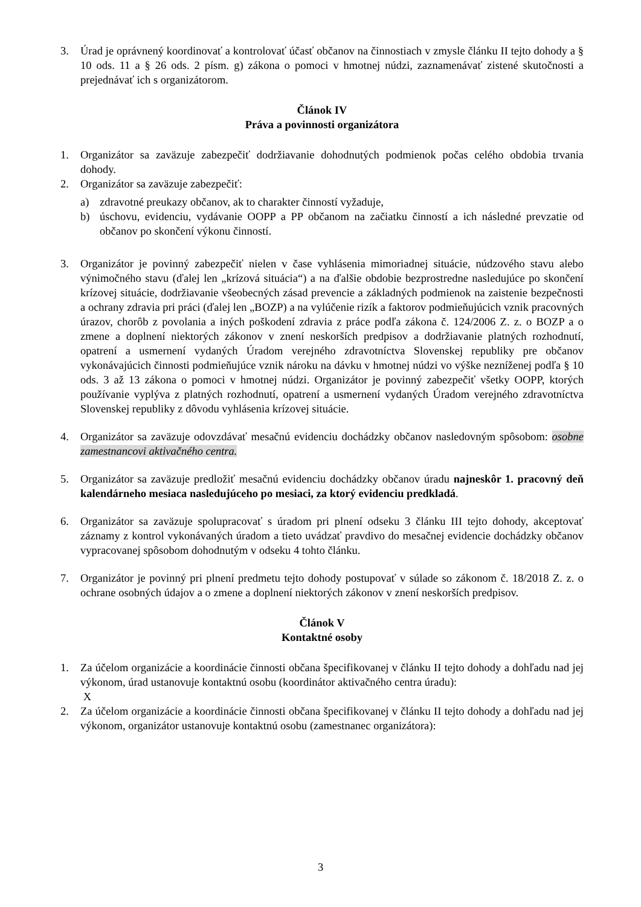3. Úrad je oprávnený koordinovať a kontrolovať účasť občanov na činnostiach v zmysle článku II tejto dohody a § 10 ods. 11 a § 26 ods. 2 písm. g) zákona o pomoci v hmotnej núdzi, zaznamenávať zistené skutočnosti a prejednávať ich s organizátorom.
Článok IV
Práva a povinnosti organizátora
1. Organizátor sa zaväzuje zabezpečiť dodržiavanie dohodnutých podmienok počas celého obdobia trvania dohody.
2. Organizátor sa zaväzuje zabezpečiť:
a) zdravotné preukazy občanov, ak to charakter činností vyžaduje,
b) úschovu, evidenciu, vydávanie OOPP a PP občanom na začiatku činností a ich následné prevzatie od občanov po skončení výkonu činností.
3. Organizátor je povinný zabezpečiť nielen v čase vyhlásenia mimoriadnej situácie, núdzového stavu alebo výnimočného stavu (ďalej len „krízová situácia“) a na ďalšie obdobie bezprostredne nasledujúce po skončení krízovej situácie, dodržiavanie všeobecných zásad prevencie a základných podmienok na zaistenie bezpečnosti a ochrany zdravia pri práci (ďalej len „BOZP) a na vylúčenie rizík a faktorov podmieňujúcich vznik pracovných úrazov, chorôb z povolania a iných poškodení zdravia z práce podľa zákona č. 124/2006 Z. z. o BOZP a o zmene a doplnení niektorých zákonov v znení neskorších predpisov a dodržiavanie platných rozhodnutí, opatrení a usmernení vydaných Úradom verejného zdravotníctva Slovenskej republiky pre občanov vykonávajúcich činnosti podmieňujúce vznik nároku na dávku v hmotnej núdzi vo výške nezníženej podľa § 10 ods. 3 až 13 zákona o pomoci v hmotnej núdzi. Organizátor je povinný zabezpečiť všetky OOPP, ktorých používanie vyplýva z platných rozhodnutí, opatrení a usmernení vydaných Úradom verejného zdravotníctva Slovenskej republiky z dôvodu vyhlásenia krízovej situácie.
4. Organizátor sa zaväzuje odovzdávať mesačnú evidenciu dochádzky občanov nasledovným spôsobom: osobne zamestnancovi aktivačného centra.
5. Organizátor sa zaväzuje predložiť mesačnú evidenciu dochádzky občanov úradu najneskôr 1. pracovný deň kalendárneho mesiaca nasledujúceho po mesiaci, za ktorý evidenciu predkladá.
6. Organizátor sa zaväzuje spolupracovať s úradom pri plnení odseku 3 článku III tejto dohody, akceptovať záznamy z kontrol vykonávaných úradom a tieto uvádzať pravdivo do mesačnej evidencie dochádzky občanov vypracovanej spôsobom dohodnutým v odseku 4 tohto článku.
7. Organizátor je povinný pri plnení predmetu tejto dohody postupovať v súlade so zákonom č. 18/2018 Z. z. o ochrane osobných údajov a o zmene a doplnení niektorých zákonov v znení neskorších predpisov.
Článok V
Kontaktné osoby
1. Za účelom organizácie a koordinácie činnosti občana špecifikovanej v článku II tejto dohody a dohľadu nad jej výkonom, úrad ustanovuje kontaktnú osobu (koordinátor aktivačného centra úradu):
X
2. Za účelom organizácie a koordinácie činnosti občana špecifikovanej v článku II tejto dohody a dohľadu nad jej výkonom, organizátor ustanovuje kontaktnú osobu (zamestnanec organizátora):
3